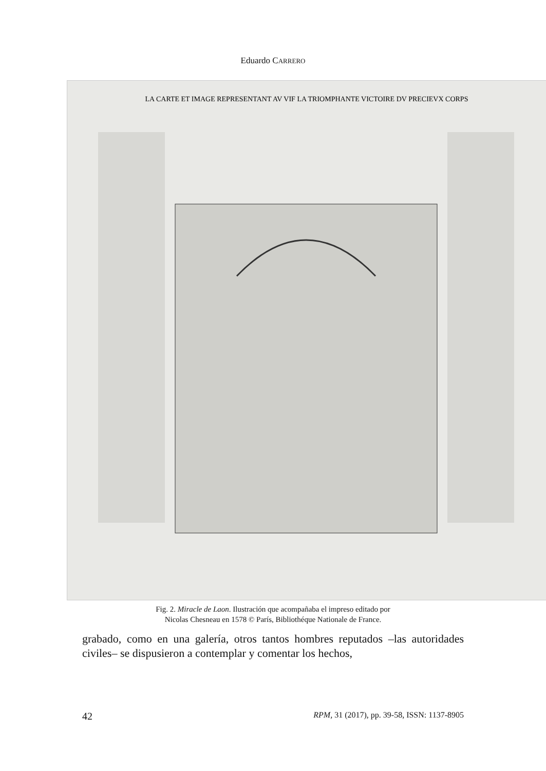Eduardo CARRERO
LA CARTE ET IMAGE REPRESENTANT AV VIF LA TRIOMPHANTE VICTOIRE DV PRECIEVX CORPS
Fig. 2. Miracle de Laon. Ilustración que acompañaba el impreso editado por
Nicolas Chesneau en 1578 © París, Bibliothéque Nationale de France.
grabado, como en una galería, otros tantos hombres reputados –las autoridades civiles– se dispusieron a contemplar y comentar los hechos,
42 RPM, 31 (2017), pp. 39-58, ISSN: 1137-8905